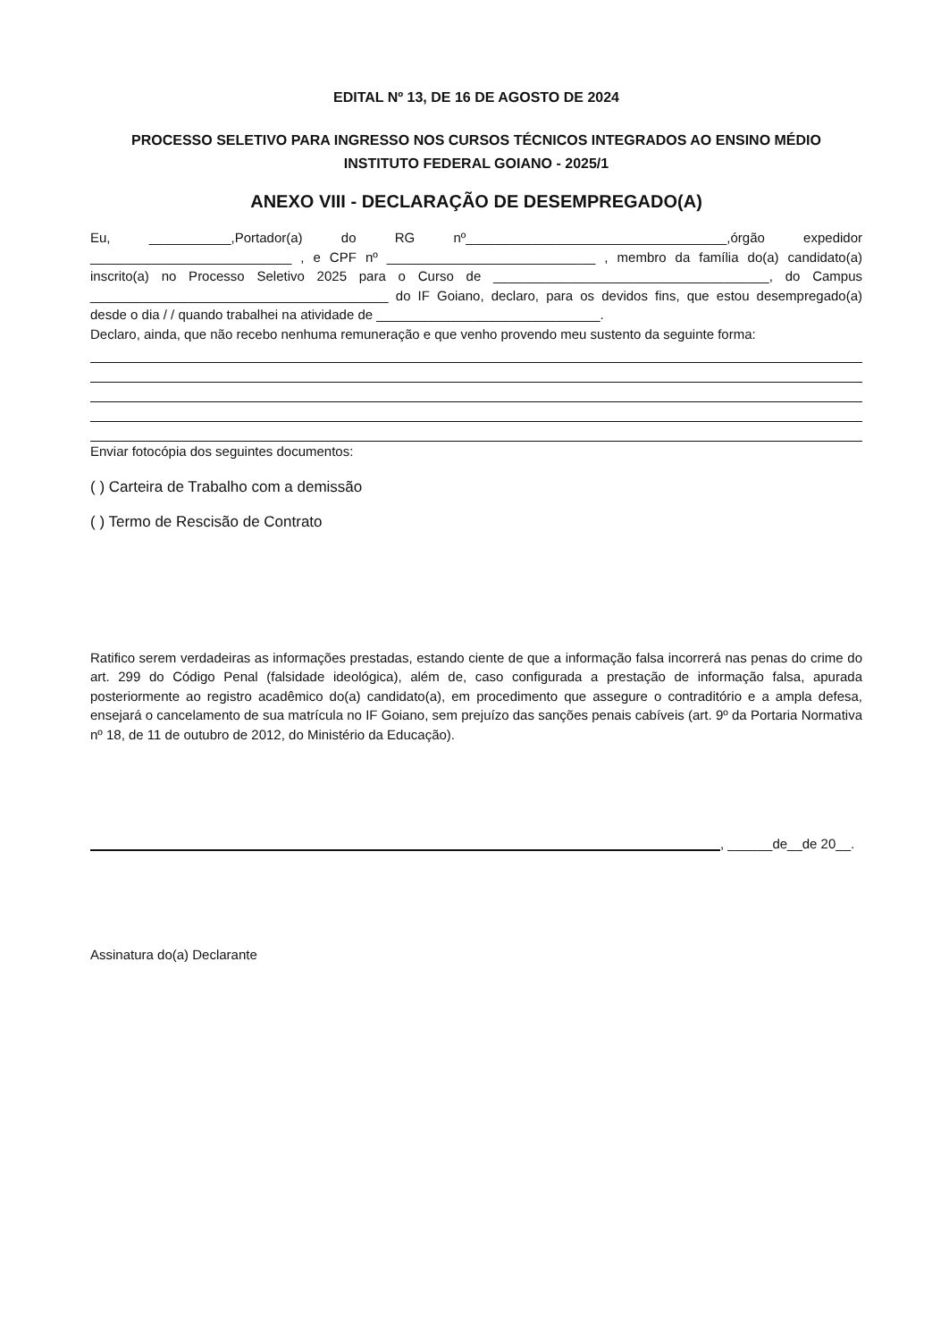EDITAL Nº 13, DE 16 DE AGOSTO DE 2024
PROCESSO SELETIVO PARA INGRESSO NOS CURSOS TÉCNICOS INTEGRADOS AO ENSINO MÉDIO
INSTITUTO FEDERAL GOIANO - 2025/1
ANEXO VIII - DECLARAÇÃO DE DESEMPREGADO(A)
Eu, ___________,Portador(a) do RG nº___________________________________,órgão expedidor ___________________________ , e CPF nº ____________________________ , membro da família do(a) candidato(a) inscrito(a) no Processo Seletivo 2025 para o Curso de _____________________________________, do Campus ________________________________________ do IF Goiano, declaro, para os devidos fins, que estou desempregado(a) desde o dia / / quando trabalhei na atividade de ______________________________.
Declaro, ainda, que não recebo nenhuma remuneração e que venho provendo meu sustento da seguinte forma:
Enviar fotocópia dos seguintes documentos:
( ) Carteira de Trabalho com a demissão
( ) Termo de Rescisão de Contrato
Ratifico serem verdadeiras as informações prestadas, estando ciente de que a informação falsa incorrerá nas penas do crime do art. 299 do Código Penal (falsidade ideológica), além de, caso configurada a prestação de informação falsa, apurada posteriormente ao registro acadêmico do(a) candidato(a), em procedimento que assegure o contraditório e a ampla defesa, ensejará o cancelamento de sua matrícula no IF Goiano, sem prejuízo das sanções penais cabíveis (art. 9º da Portaria Normativa nº 18, de 11 de outubro de 2012, do Ministério da Educação).
, ______de__de 20__.
Assinatura do(a) Declarante